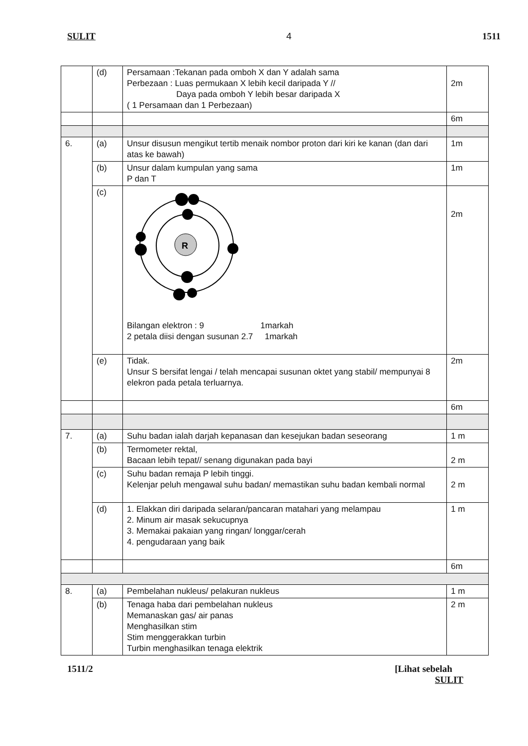SULIT 4 1511
| | (d) | Persamaan :Tekanan pada omboh X dan Y adalah sama Perbezaan : Luas permukaan X lebih kecil daripada Y // Daya pada omboh Y lebih besar daripada X ( 1 Persamaan dan 1 Perbezaan) | 2m |
| | | | 6m |
| 6. | (a) | Unsur disusun mengikut tertib menaik nombor proton dari kiri ke kanan (dan dari atas ke bawah) | 1m |
| | (b) | Unsur dalam kumpulan yang sama P dan T | 1m |
| | (c) | R Bilangan elektron : 9 1markah 2 petala diisi dengan susunan 2.7 1markah | 2m |
| | (e) | Tidak. Unsur S bersifat lengai / telah mencapai susunan oktet yang stabil/ mempunyai 8 elekron pada petala terluarnya. | 2m |
| | | | 6m |
| 7. | (a) | Suhu badan ialah darjah kepanasan dan kesejukan badan seseorang | 1 m |
| | (b) | Termometer rektal, Bacaan lebih tepat// senang digunakan pada bayi | 2 m |
| | (c) | Suhu badan remaja P lebih tinggi. Kelenjar peluh mengawal suhu badan/ memastikan suhu badan kembali normal | 2 m |
| | (d) | 1. Elakkan diri daripada selaran/pancaran matahari yang melampau 2. Minum air masak sekucupnya 3. Memakai pakaian yang ringan/ longgar/cerah 4. pengudaraan yang baik | 1 m |
| | | | 6m |
| 8. | (a) | Pembelahan nukleus/ pelakuran nukleus | 1 m |
| | (b) | Tenaga haba dari pembelahan nukleus Memanaskan gas/ air panas Menghasilkan stim Stim menggerakkan turbin Turbin menghasilkan tenaga elektrik | 2 m |
1511/2 [Lihat sebelah
SULIT